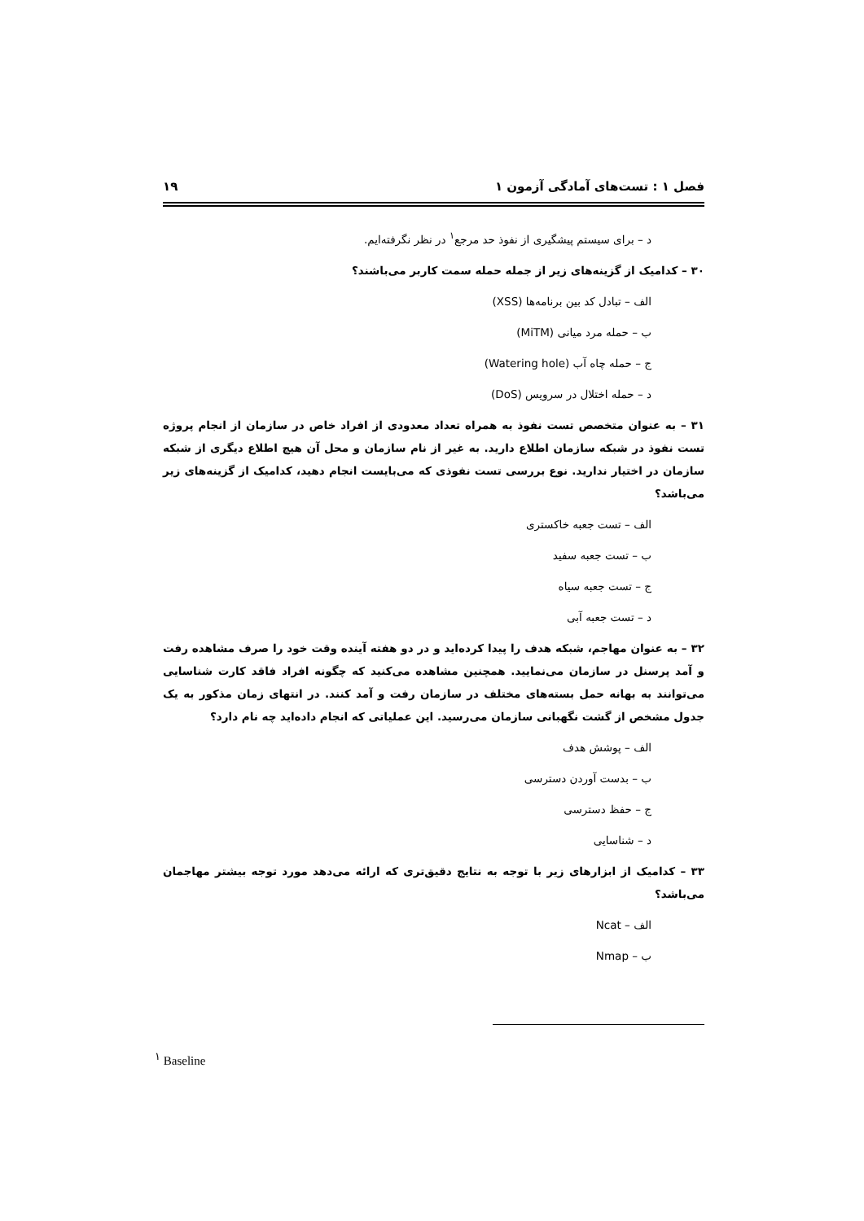فصل ۱ : تست‌های آمادگی آزمون ۱ ۱۹
د – برای سیستم پیشگیری از نفوذ حد مرجع<sup>۱</sup> در نظر نگرفته‌ایم.
۳۰ – کدامیک از گزینه‌های زیر از جمله حمله سمت کاربر می‌باشند؟
الف – تبادل کد بین برنامه‌ها (XSS)
ب – حمله مرد میانی (MiTM)
ج – حمله چاه آب (Watering hole)
د – حمله اختلال در سرویس (DoS)
۳۱ – به عنوان متخصص تست نفوذ به همراه تعداد معدودی از افراد خاص در سازمان از انجام پروژه تست نفوذ در شبکه سازمان اطلاع دارید. به غیر از نام سازمان و محل آن هیچ اطلاع دیگری از شبکه سازمان در اختیار ندارید. نوع بررسی تست نفوذی که می‌بایست انجام دهید، کدامیک از گزینه‌های زیر می‌باشد؟
الف – تست جعبه خاکستری
ب – تست جعبه سفید
ج – تست جعبه سیاه
د – تست جعبه آبی
۳۲ – به عنوان مهاجم، شبکه هدف را پیدا کرده‌اید و در دو هفته آینده وقت خود را صرف مشاهده رفت و آمد پرسنل در سازمان می‌نمایید. همچنین مشاهده می‌کنید که چگونه افراد فاقد کارت شناسایی می‌توانند به بهانه حمل بسته‌های مختلف در سازمان رفت و آمد کنند. در انتهای زمان مذکور به یک جدول مشخص از گشت نگهبانی سازمان می‌رسید. این عملیاتی که انجام داده‌اید چه نام دارد؟
الف – پوشش هدف
ب – بدست آوردن دسترسی
ج – حفظ دسترسی
د – شناسایی
۳۳ – کدامیک از ابزارهای زیر با توجه به نتایج دقیق‌تری که ارائه می‌دهد مورد توجه بیشتر مهاجمان می‌باشد؟
الف – Ncat
ب – Nmap
<sup>۱</sup> Baseline